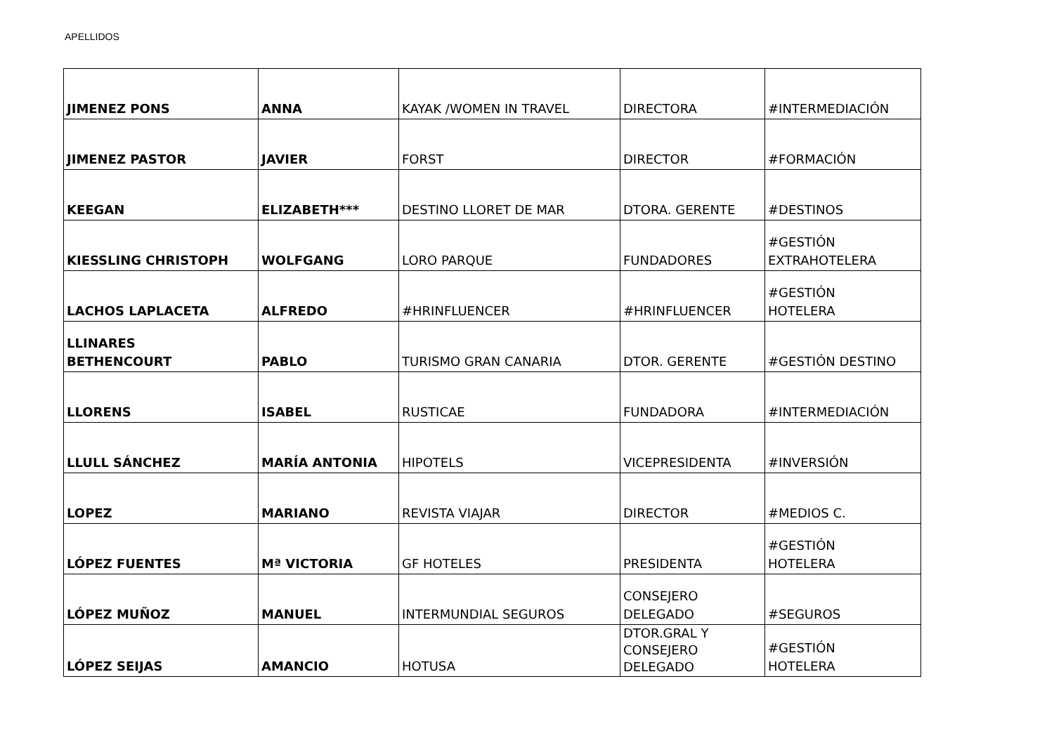APELLIDOS
| JIMENEZ PONS | ANNA | KAYAK /WOMEN IN TRAVEL | DIRECTORA | #INTERMEDIACIÓN |
| JIMENEZ PASTOR | JAVIER | FORST | DIRECTOR | #FORMACIÓN |
| KEEGAN | ELIZABETH*** | DESTINO LLORET DE MAR | DTORA. GERENTE | #DESTINOS |
| KIESSLING CHRISTOPH | WOLFGANG | LORO PARQUE | FUNDADORES | #GESTIÓN EXTRAHOTELERA |
| LACHOS LAPLACETA | ALFREDO | #HRINFLUENCER | #HRINFLUENCER | #GESTIÓN HOTELERA |
| LLINARES BETHENCOURT | PABLO | TURISMO GRAN CANARIA | DTOR. GERENTE | #GESTIÓN DESTINO |
| LLORENS | ISABEL | RUSTICAE | FUNDADORA | #INTERMEDIACIÓN |
| LLULL SÁNCHEZ | MARÍA ANTONIA | HIPOTELS | VICEPRESIDENTA | #INVERSIÓN |
| LOPEZ | MARIANO | REVISTA VIAJAR | DIRECTOR | #MEDIOS C. |
| LÓPEZ FUENTES | Mª VICTORIA | GF HOTELES | PRESIDENTA | #GESTIÓN HOTELERA |
| LÓPEZ MUÑOZ | MANUEL | INTERMUNDIAL SEGUROS | CONSEJERO DELEGADO | #SEGUROS |
| LÓPEZ SEIJAS | AMANCIO | HOTUSA | DTOR.GRAL Y CONSEJERO DELEGADO | #GESTIÓN HOTELERA |